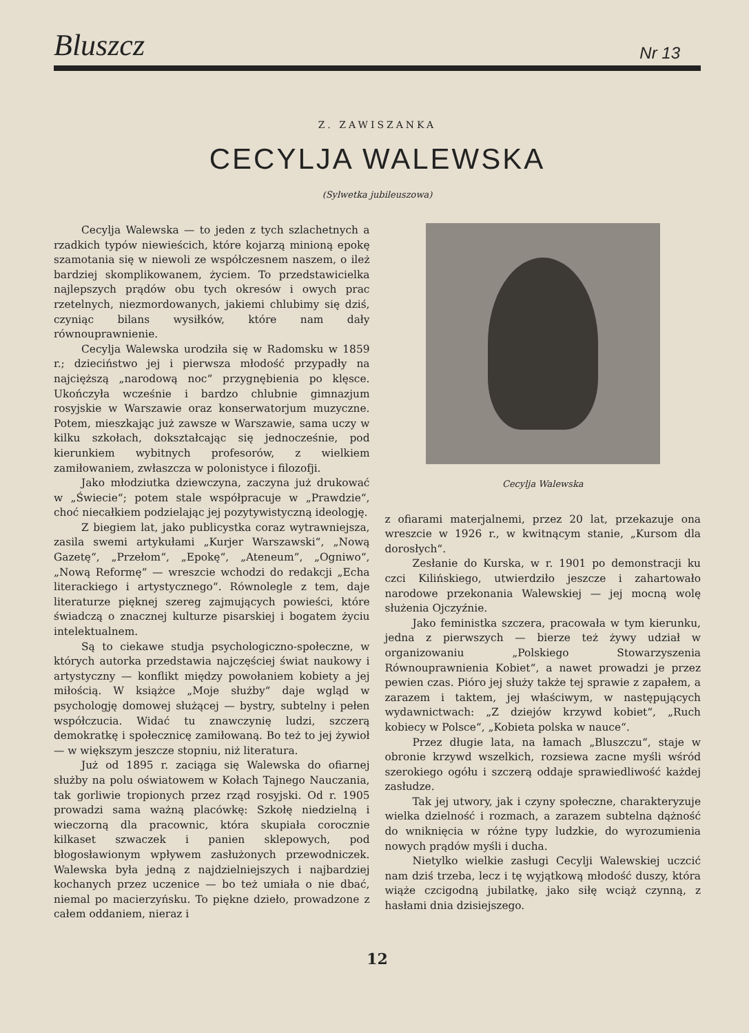Bluszcz Nr 13
Z. ZAWISZANKA
CECYLJA WALEWSKA
(Sylwetka jubileuszowa)
Cecylja Walewska — to jeden z tych szlachetnych a rzadkich typów niewieścich, które kojarzą minioną epokę szamotania się w niewoli ze współczesnem naszem, o ileż bardziej skomplikowanem, życiem. To przedstawicielka najlepszych prądów obu tych okresów i owych prac rzetelnych, niezmordowanych, jakiemi chlubimy się dziś, czyniąc bilans wysiłków, które nam dały równouprawnienie.
Cecylja Walewska urodziła się w Radomsku w 1859 r.; dzieciństwo jej i pierwsza młodość przypadły na najcięższą „narodową noc“ przygnębienia po klęsce. Ukończyła wcześnie i bardzo chlubnie gimnazjum rosyjskie w Warszawie oraz konserwatorjum muzyczne. Potem, mieszkając już zawsze w Warszawie, sama uczy w kilku szkołach, dokształcając się jednocześnie, pod kierunkiem wybitnych profesorów, z wielkiem zamiłowaniem, zwłaszcza w polonistyce i filozofji.
Jako młodziutka dziewczyna, zaczyna już drukować w „Świecie“; potem stale współpracuje w „Prawdzie“, choć niecałkiem podzielając jej pozytywistyczną ideologję.
Z biegiem lat, jako publicystka coraz wytrawniejsza, zasila swemi artykułami „Kurjer Warszawski“, „Nową Gazetę“, „Przełom“, „Epokę“, „Ateneum“, „Ogniwo“, „Nową Reformę“ — wreszcie wchodzi do redakcji „Echa literackiego i artystycznego“. Równolegle z tem, daje literaturze pięknej szereg zajmujących powieści, które świadczą o znacznej kulturze pisarskiej i bogatem życiu intelektualnem.
Są to ciekawe studja psychologiczno-społeczne, w których autorka przedstawia najczęściej świat naukowy i artystyczny — konflikt między powołaniem kobiety a jej miłością. W książce „Moje służby“ daje wgląd w psychologję domowej służącej — bystry, subtelny i pełen współczucia. Widać tu znawczynię ludzi, szczerą demokratkę i społecznicę zamiłowaną. Bo też to jej żywioł — w większym jeszcze stopniu, niż literatura.
Już od 1895 r. zaciąga się Walewska do ofiarnej służby na polu oświatowem w Kołach Tajnego Nauczania, tak gorliwie tropionych przez rząd rosyjski. Od r. 1905 prowadzi sama ważną placówkę: Szkołę niedzielną i wieczorną dla pracownic, która skupiała corocznie kilkaset szwaczek i panien sklepowych, pod błogosławionym wpływem zasłużonych przewodniczek. Walewska była jedną z najdzielniejszych i najbardziej kochanych przez uczenice — bo też umiała o nie dbać, niemal po macierzyńsku. To piękne dzieło, prowadzone z całem oddaniem, nieraz i
Cecylja Walewska
z ofiarami materjalnemi, przez 20 lat, przekazuje ona wreszcie w 1926 r., w kwitnącym stanie, „Kursom dla dorosłych“.
Zesłanie do Kurska, w r. 1901 po demonstracji ku czci Kilińskiego, utwierdziło jeszcze i zahartowało narodowe przekonania Walewskiej — jej mocną wolę służenia Ojczyźnie.
Jako feministka szczera, pracowała w tym kierunku, jedna z pierwszych — bierze też żywy udział w organizowaniu „Polskiego Stowarzyszenia Równouprawnienia Kobiet“, a nawet prowadzi je przez pewien czas. Pióro jej służy także tej sprawie z zapałem, a zarazem i taktem, jej właściwym, w następujących wydawnictwach: „Z dziejów krzywd kobiet“, „Ruch kobiecy w Polsce“, „Kobieta polska w nauce“.
Przez długie lata, na łamach „Bluszczu“, staje w obronie krzywd wszelkich, rozsiewa zacne myśli wśród szerokiego ogółu i szczerą oddaje sprawiedliwość każdej zasłudze.
Tak jej utwory, jak i czyny społeczne, charakteryzuje wielka dzielność i rozmach, a zarazem subtelna dążność do wniknięcia w różne typy ludzkie, do wyrozumienia nowych prądów myśli i ducha.
Nietylko wielkie zasługi Cecylji Walewskiej uczcić nam dziś trzeba, lecz i tę wyjątkową młodość duszy, która wiąże czcigodną jubilatkę, jako siłę wciąż czynną, z hasłami dnia dzisiejszego.
12